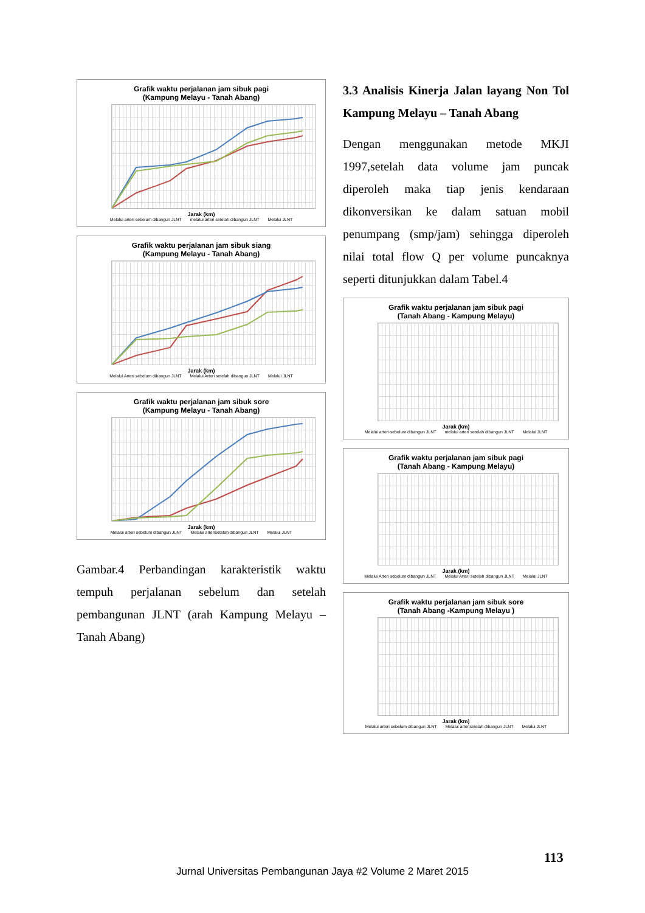Grafik waktu perjalanan jam sibuk pagi
(Kampung Melayu - Tanah Abang)
Jarak (km)
Melalui arteri sebelum dibangun JLNT melalui arteri setelah dibangun JLNT Melalui JLNT
Grafik waktu perjalanan jam sibuk siang
(Kampung Melayu - Tanah Abang)
Jarak (km)
Melalui Arteri sebelum dibangun JLNT Melalui Arteri setelah dibangun JLNT Melalui JLNT
Grafik waktu perjalanan jam sibuk sore
(Kampung Melayu - Tanah Abang)
Jarak (km)
Melalui arteri sebelum dibangun JLNT Melalui arterisetelah dibangun JLNT Melalui JLNT
Gambar.4 Perbandingan karakteristik waktu tempuh perjalanan sebelum dan setelah pembangunan JLNT (arah Kampung Melayu – Tanah Abang)
3.3 Analisis Kinerja Jalan layang Non Tol Kampung Melayu – Tanah Abang
Dengan menggunakan metode MKJI 1997,setelah data volume jam puncak diperoleh maka tiap jenis kendaraan dikonversikan ke dalam satuan mobil penumpang (smp/jam) sehingga diperoleh nilai total flow Q per volume puncaknya seperti ditunjukkan dalam Tabel.4
Grafik waktu perjalanan jam sibuk pagi
(Tanah Abang - Kampung Melayu)
Jarak (km)
Melalui arteri sebelum dibangun JLNT melalui arteri setelah dibangun JLNT Melalui JLNT
Grafik waktu perjalanan jam sibuk pagi
(Tanah Abang - Kampung Melayu)
Jarak (km)
Melalui Arteri sebelum dibangun JLNT Melalui Arteri setelah dibangun JLNT Melalui JLNT
Grafik waktu perjalanan jam sibuk sore
(Tanah Abang -Kampung Melayu )
Jarak (km)
Melalui arteri sebelum dibangun JLNT Melalui arterisetelah dibangun JLNT Melalui JLNT
113
Jurnal Universitas Pembangunan Jaya #2 Volume 2 Maret 2015